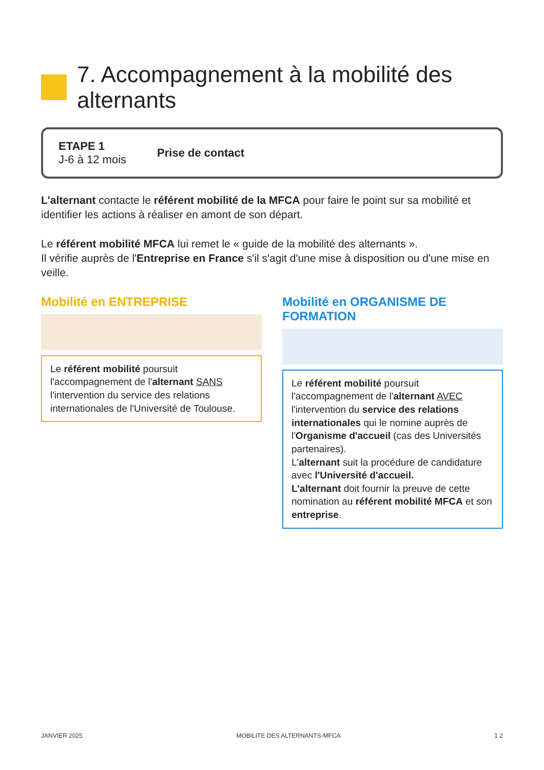7. Accompagnement à la mobilité des alternants
ETAPE 1
J-6 à 12 mois
Prise de contact
L'alternant contacte le référent mobilité de la MFCA pour faire le point sur sa mobilité et identifier les actions à réaliser en amont de son départ.
Le référent mobilité MFCA lui remet le « guide de la mobilité des alternants ».
Il vérifie auprès de l'Entreprise en France s'il s'agit d'une mise à disposition ou d'une mise en veille.
Mobilité en ENTREPRISE
Le référent mobilité poursuit l'accompagnement de l'alternant SANS l'intervention du service des relations internationales de l'Université de Toulouse.
Mobilité en ORGANISME DE FORMATION
Le référent mobilité poursuit l'accompagnement de l'alternant AVEC l'intervention du service des relations internationales qui le nomine auprès de l'Organisme d'accueil (cas des Universités partenaires).
L'alternant suit la procédure de candidature avec l'Université d'accueil.
L'alternant doit fournir la preuve de cette nomination au référent mobilité MFCA et son entreprise.
JANVIER 2025 MOBILITE DES ALTERNANTS-MFCA 1 2